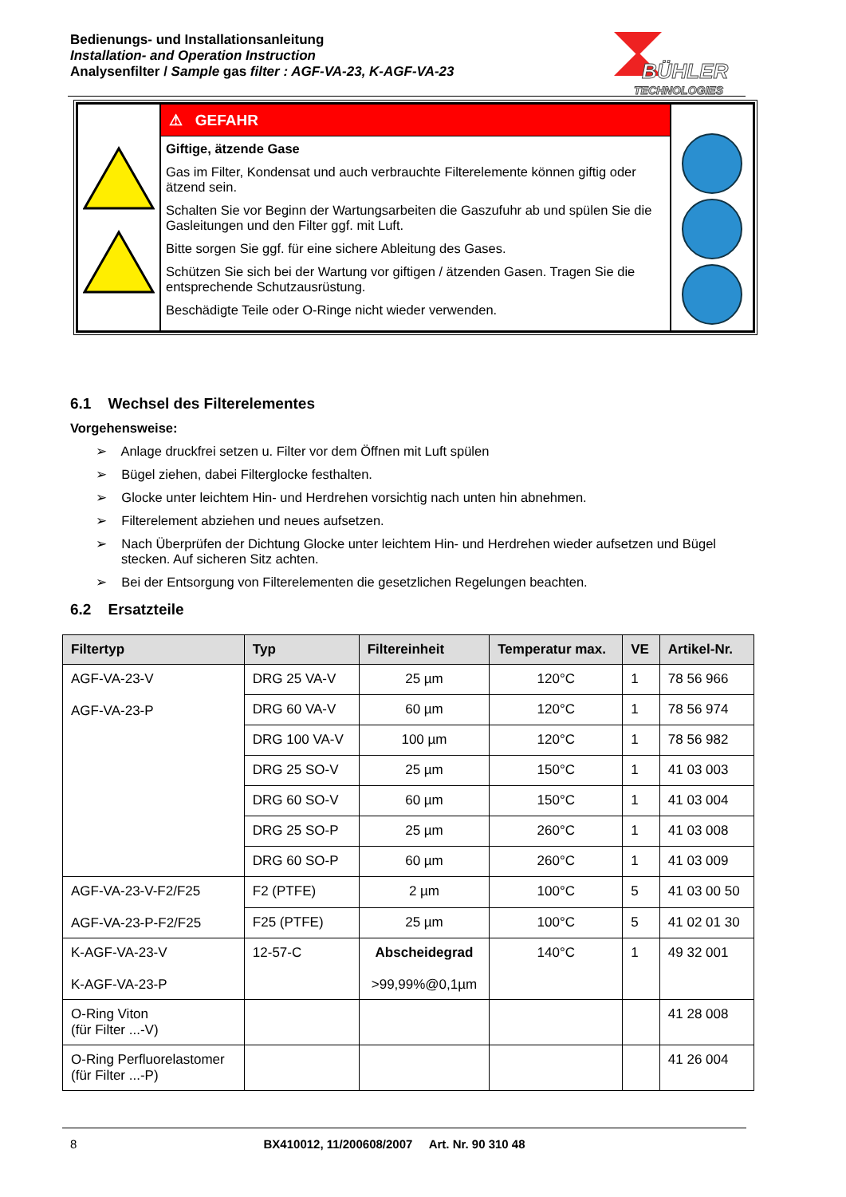Bedienungs- und Installationsanleitung
Installation- and Operation Instruction
Analysenfilter / Sample gas filter : AGF-VA-23, K-AGF-VA-23
BÜHLER
TECHNOLOGIES
| | ⚠ GEFAHR Giftige, ätzende Gase Gas im Filter, Kondensat und auch verbrauchte Filterelemente können giftig oder ätzend sein. Schalten Sie vor Beginn der Wartungsarbeiten die Gaszufuhr ab und spülen Sie die Gasleitungen und den Filter ggf. mit Luft. Bitte sorgen Sie ggf. für eine sichere Ableitung des Gases. Schützen Sie sich bei der Wartung vor giftigen / ätzenden Gasen. Tragen Sie die entsprechende Schutzausrüstung. Beschädigte Teile oder O-Ringe nicht wieder verwenden. | |
6.1 Wechsel des Filterelementes
Vorgehensweise:
➢ Anlage druckfrei setzen u. Filter vor dem Öffnen mit Luft spülen
➢ Bügel ziehen, dabei Filterglocke festhalten.
➢ Glocke unter leichtem Hin- und Herdrehen vorsichtig nach unten hin abnehmen.
➢ Filterelement abziehen und neues aufsetzen.
➢ Nach Überprüfen der Dichtung Glocke unter leichtem Hin- und Herdrehen wieder aufsetzen und Bügel stecken. Auf sicheren Sitz achten.
➢ Bei der Entsorgung von Filterelementen die gesetzlichen Regelungen beachten.
6.2 Ersatzteile
| Filtertyp | Typ | Filtereinheit | Temperatur max. | VE | Artikel-Nr. |
| --- | --- | --- | --- | --- | --- |
| AGF-VA-23-V AGF-VA-23-P | DRG 25 VA-V | 25 µm | 120°C | 1 | 78 56 966 |
| | DRG 60 VA-V | 60 µm | 120°C | 1 | 78 56 974 |
| | DRG 100 VA-V | 100 µm | 120°C | 1 | 78 56 982 |
| | DRG 25 SO-V | 25 µm | 150°C | 1 | 41 03 003 |
| | DRG 60 SO-V | 60 µm | 150°C | 1 | 41 03 004 |
| | DRG 25 SO-P | 25 µm | 260°C | 1 | 41 03 008 |
| | DRG 60 SO-P | 60 µm | 260°C | 1 | 41 03 009 |
| AGF-VA-23-V-F2/F25 AGF-VA-23-P-F2/F25 | F2 (PTFE) | 2 µm | 100°C | 5 | 41 03 00 50 |
| | F25 (PTFE) | 25 µm | 100°C | 5 | 41 02 01 30 |
| K-AGF-VA-23-V K-AGF-VA-23-P | 12-57-C | Abscheidegrad >99,99%@0,1µm | 140°C | 1 | 49 32 001 |
| O-Ring Viton (für Filter ...-V) | | | | | 41 28 008 |
| O-Ring Perfluorelastomer (für Filter ...-P) | | | | | 41 26 004 |
8 BX410012, 11/200608/2007 Art. Nr. 90 310 48